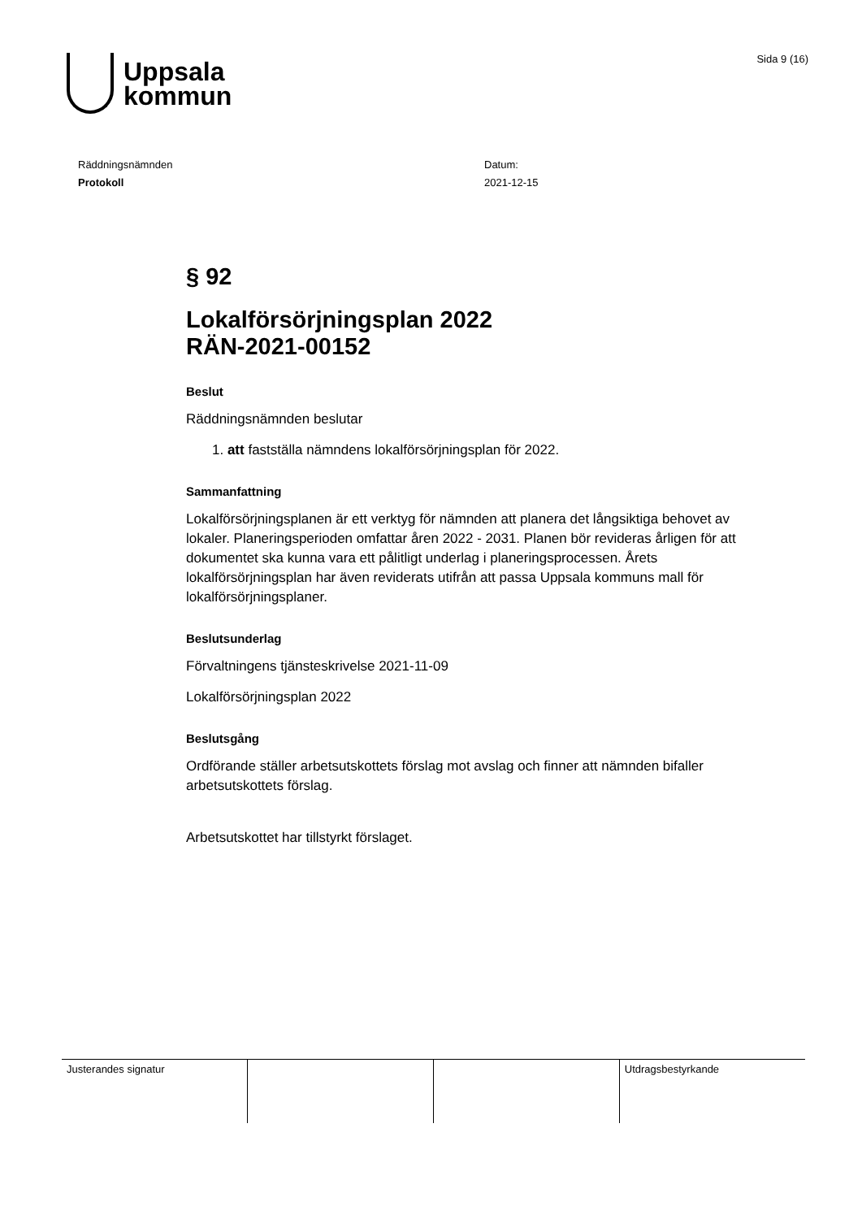Uppsala
kommun
Sida 9 (16)
Räddningsnämnden
Protokoll
Datum:
2021-12-15
§ 92
Lokalförsörjningsplan 2022
RÄN-2021-00152
Beslut
Räddningsnämnden beslutar
1. att fastställa nämndens lokalförsörjningsplan för 2022.
Sammanfattning
Lokalförsörjningsplanen är ett verktyg för nämnden att planera det långsiktiga behovet av lokaler. Planeringsperioden omfattar åren 2022 - 2031. Planen bör revideras årligen för att dokumentet ska kunna vara ett pålitligt underlag i planeringsprocessen. Årets lokalförsörjningsplan har även reviderats utifrån att passa Uppsala kommuns mall för lokalförsörjningsplaner.
Beslutsunderlag
Förvaltningens tjänsteskrivelse 2021-11-09
Lokalförsörjningsplan 2022
Beslutsgång
Ordförande ställer arbetsutskottets förslag mot avslag och finner att nämnden bifaller arbetsutskottets förslag.
Arbetsutskottet har tillstyrkt förslaget.
| Justerandes signatur | | | Utdragsbestyrkande |